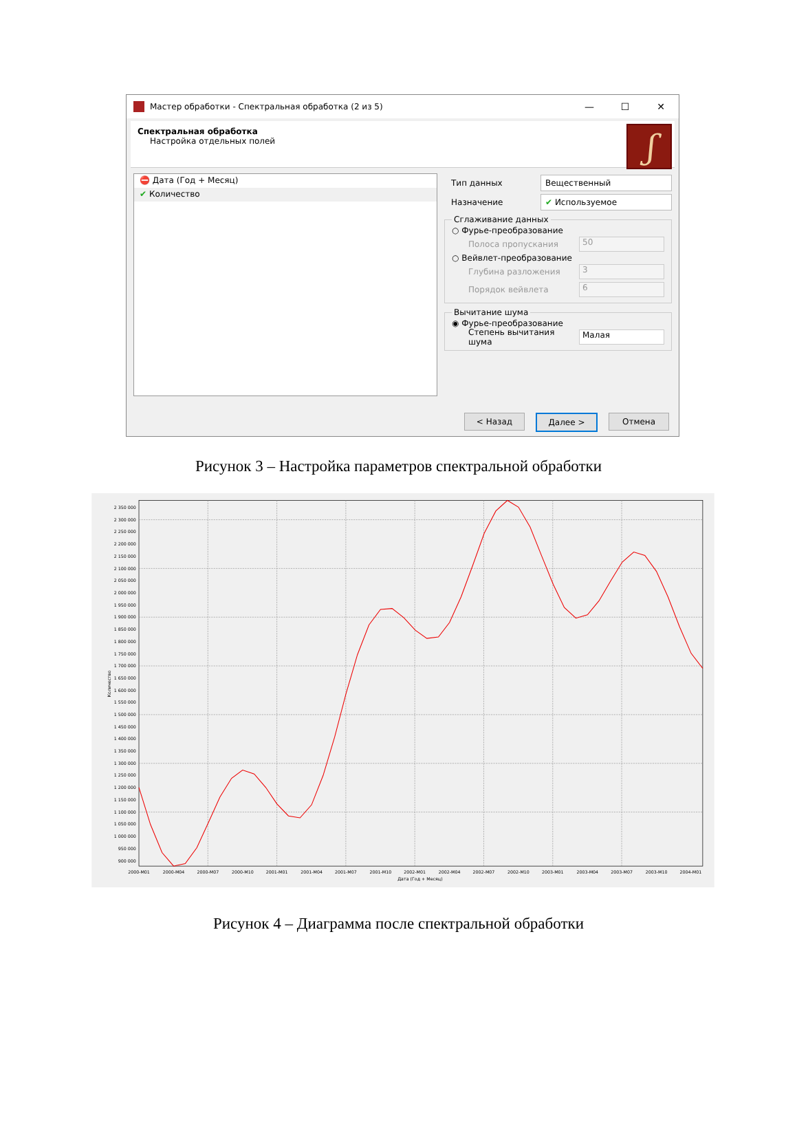Мастер обработки - Спектральная обработка (2 из 5) — ☐ ✕
Спектральная обработка
Настройка отдельных полей
ʃ
⛔ Дата (Год + Месяц)
✔ Количество
Тип данных Вещественный
Назначение ✔ Используемое
Сглаживание данных
○ Фурье-преобразование
Полоса пропускания 50
○ Вейвлет-преобразование
Глубина разложения 3
Порядок вейвлета 6
Вычитание шума
◉ Фурье-преобразование
Степень вычитания шума Малая
< Назад Далее > Отмена
Рисунок 3 – Настройка параметров спектральной обработки
2 350 000
2 300 000
2 250 000
2 200 000
2 150 000
2 100 000
2 050 000
2 000 000
1 950 000
1 900 000
1 850 000
1 800 000
1 750 000
1 700 000
1 650 000
1 600 000
1 550 000
1 500 000
1 450 000
1 400 000
1 350 000
1 300 000
1 250 000
1 200 000
1 150 000
1 100 000
1 050 000
1 000 000
950 000
900 000
2000-M01
2000-M04
2000-M07
2000-M10
2001-M01
2001-M04
2001-M07
2001-M10
2002-M01
2002-M04
2002-M07
2002-M10
2003-M01
2003-M04
2003-M07
2003-M10
2004-M01
Дата (Год + Месяц)
Количество
Рисунок 4 – Диаграмма после спектральной обработки